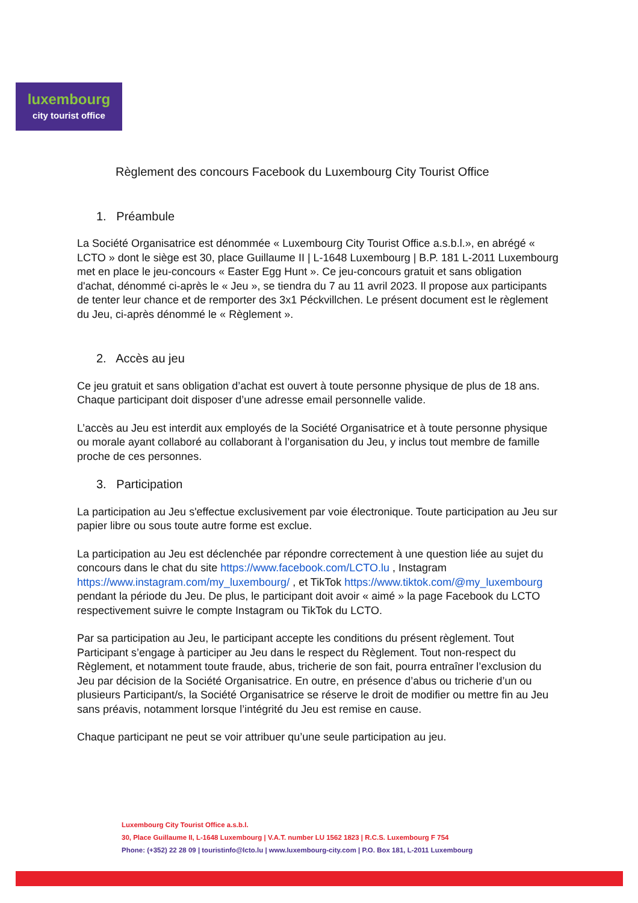luxembourg
city tourist office
Règlement des concours Facebook du Luxembourg City Tourist Office
1. Préambule
La Société Organisatrice est dénommée « Luxembourg City Tourist Office a.s.b.l.», en abrégé « LCTO » dont le siège est 30, place Guillaume II | L-1648 Luxembourg | B.P. 181 L-2011 Luxembourg met en place le jeu-concours « Easter Egg Hunt ». Ce jeu-concours gratuit et sans obligation d'achat, dénommé ci-après le « Jeu », se tiendra du 7 au 11 avril 2023. Il propose aux participants de tenter leur chance et de remporter des 3x1 Péckvillchen. Le présent document est le règlement du Jeu, ci-après dénommé le « Règlement ».
2. Accès au jeu
Ce jeu gratuit et sans obligation d’achat est ouvert à toute personne physique de plus de 18 ans. Chaque participant doit disposer d’une adresse email personnelle valide.
L’accès au Jeu est interdit aux employés de la Société Organisatrice et à toute personne physique ou morale ayant collaboré au collaborant à l’organisation du Jeu, y inclus tout membre de famille proche de ces personnes.
3. Participation
La participation au Jeu s'effectue exclusivement par voie électronique. Toute participation au Jeu sur papier libre ou sous toute autre forme est exclue.
La participation au Jeu est déclenchée par répondre correctement à une question liée au sujet du concours dans le chat du site https://www.facebook.com/LCTO.lu , Instagram https://www.instagram.com/my_luxembourg/ , et TikTok https://www.tiktok.com/@my_luxembourg pendant la période du Jeu. De plus, le participant doit avoir « aimé » la page Facebook du LCTO respectivement suivre le compte Instagram ou TikTok du LCTO.
Par sa participation au Jeu, le participant accepte les conditions du présent règlement. Tout Participant s’engage à participer au Jeu dans le respect du Règlement. Tout non-respect du Règlement, et notamment toute fraude, abus, tricherie de son fait, pourra entraîner l’exclusion du Jeu par décision de la Société Organisatrice. En outre, en présence d’abus ou tricherie d’un ou plusieurs Participant/s, la Société Organisatrice se réserve le droit de modifier ou mettre fin au Jeu sans préavis, notamment lorsque l’intégrité du Jeu est remise en cause.
Chaque participant ne peut se voir attribuer qu’une seule participation au jeu.
Luxembourg City Tourist Office a.s.b.l.
30, Place Guillaume II, L-1648 Luxembourg | V.A.T. number LU 1562 1823 | R.C.S. Luxembourg F 754
Phone: (+352) 22 28 09 | touristinfo@lcto.lu | www.luxembourg-city.com | P.O. Box 181, L-2011 Luxembourg